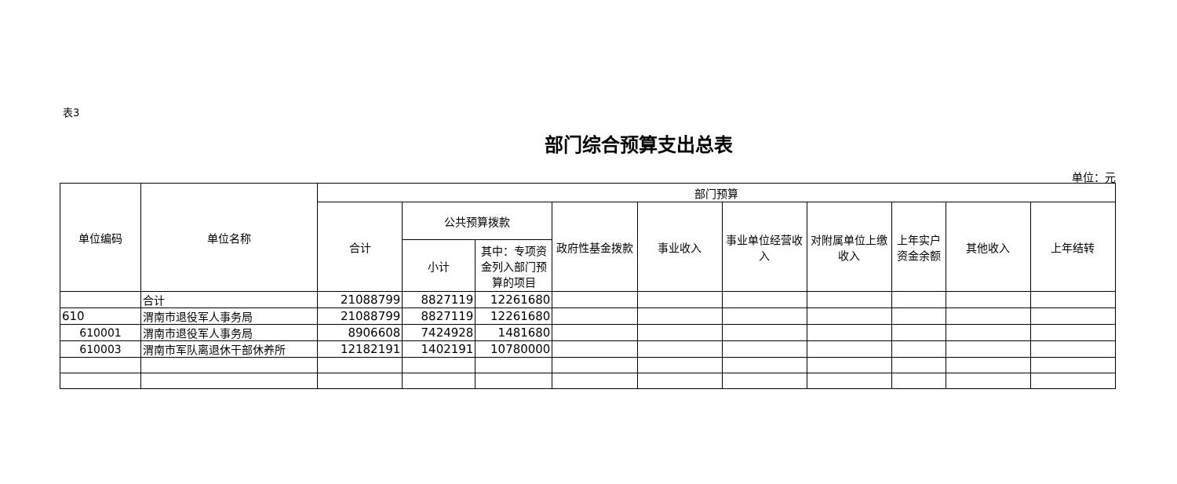表3
部门综合预算支出总表
单位：元
| 单位编码 | 单位名称 | 部门预算 | | | | | | | | | |
| --- | --- | --- | --- | --- | --- | --- | --- | --- | --- | --- | --- |
| | | 合计 | 公共预算拨款 | | 政府性基金拨款 | 事业收入 | 事业单位经营收入 | 对附属单位上缴收入 | 上年实户资金余额 | 其他收入 | 上年结转 |
| | | | 小计 | 其中：专项资金列入部门预算的项目 | | | | | | | |
| | 合计 | 21088799 | 8827119 | 12261680 | | | | | | | |
| 610 | 渭南市退役军人事务局 | 21088799 | 8827119 | 12261680 | | | | | | | |
| 610001 | 渭南市退役军人事务局 | 8906608 | 7424928 | 1481680 | | | | | | | |
| 610003 | 渭南市军队离退休干部休养所 | 12182191 | 1402191 | 10780000 | | | | | | | |